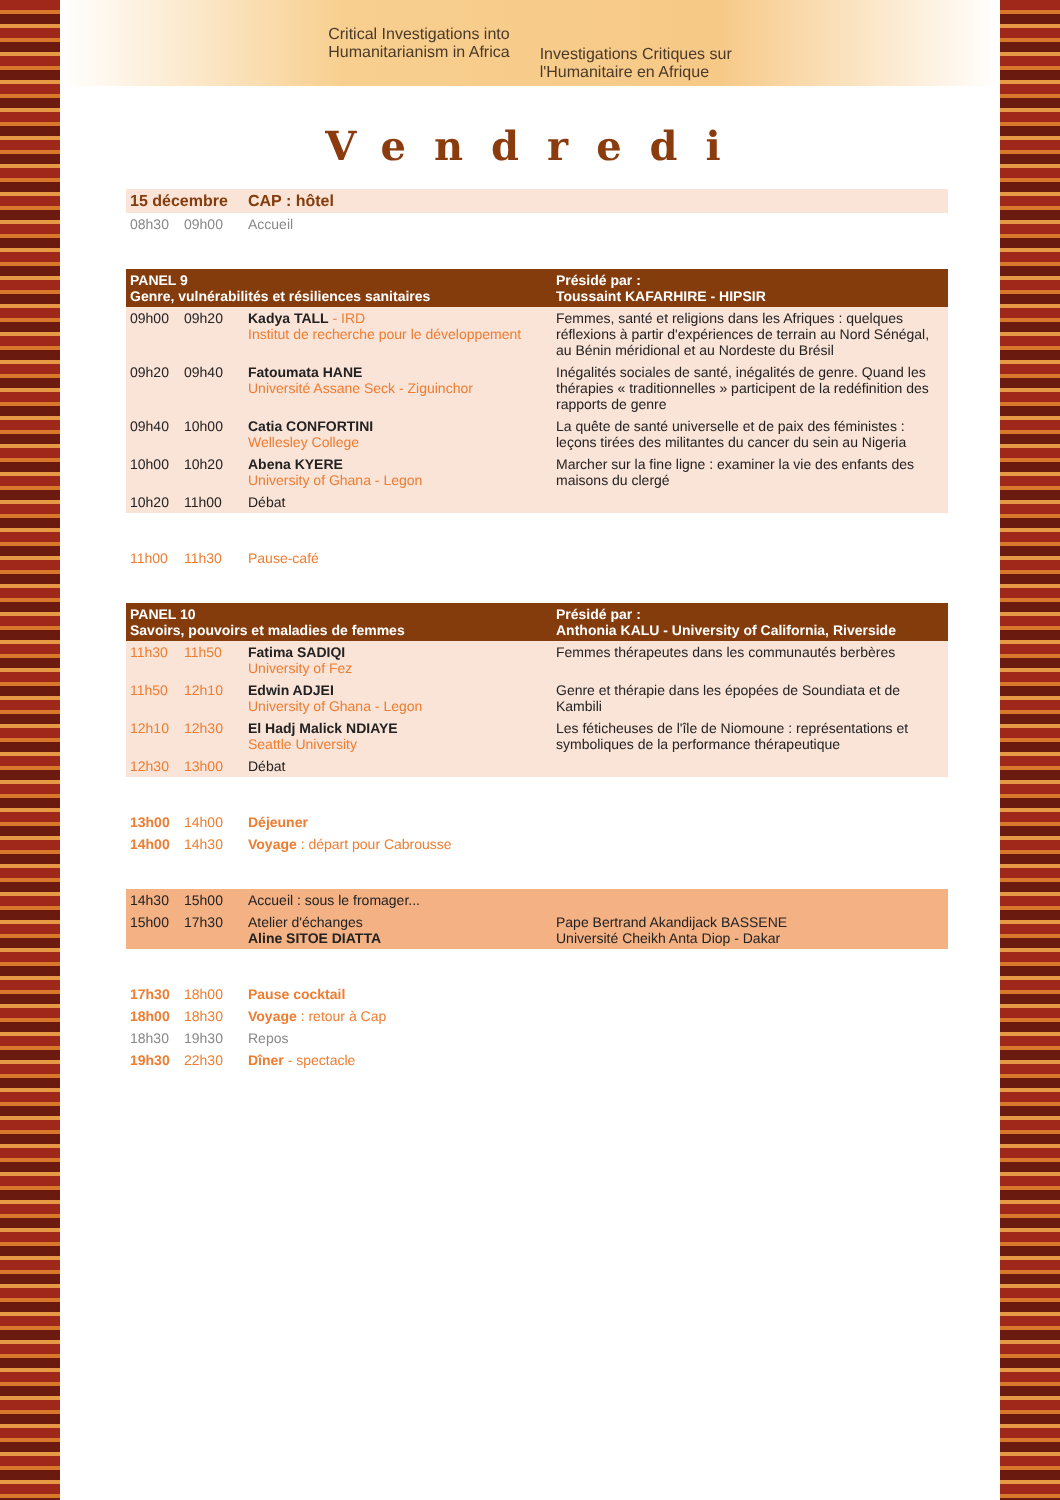Critical Investigations into
Humanitarianism in Africa
Investigations Critiques sur
l'Humanitaire en Afrique
Vendredi
| 15 décembre | | CAP : hôtel | |
| 08h30 | 09h00 | Accueil | |
| PANEL 9 Genre, vulnérabilités et résiliences sanitaires | | | Présidé par : Toussaint KAFARHIRE - HIPSIR |
| 09h00 | 09h20 | Kadya TALL - IRD Institut de recherche pour le développement | Femmes, santé et religions dans les Afriques : quelques réflexions à partir d'expériences de terrain au Nord Sénégal, au Bénin méridional et au Nordeste du Brésil |
| 09h20 | 09h40 | Fatoumata HANE Université Assane Seck - Ziguinchor | Inégalités sociales de santé, inégalités de genre. Quand les thérapies « traditionnelles » participent de la redéfinition des rapports de genre |
| 09h40 | 10h00 | Catia CONFORTINI Wellesley College | La quête de santé universelle et de paix des féministes : leçons tirées des militantes du cancer du sein au Nigeria |
| 10h00 | 10h20 | Abena KYERE University of Ghana - Legon | Marcher sur la fine ligne : examiner la vie des enfants des maisons du clergé |
| 10h20 | 11h00 | Débat | |
| 11h00 | 11h30 | Pause-café | |
| PANEL 10 Savoirs, pouvoirs et maladies de femmes | | | Présidé par : Anthonia KALU - University of California, Riverside |
| 11h30 | 11h50 | Fatima SADIQI University of Fez | Femmes thérapeutes dans les communautés berbères |
| 11h50 | 12h10 | Edwin ADJEI University of Ghana - Legon | Genre et thérapie dans les épopées de Soundiata et de Kambili |
| 12h10 | 12h30 | El Hadj Malick NDIAYE Seattle University | Les féticheuses de l'île de Niomoune : représentations et symboliques de la performance thérapeutique |
| 12h30 | 13h00 | Débat | |
| 13h00 | 14h00 | Déjeuner | |
| 14h00 | 14h30 | Voyage : départ pour Cabrousse | |
| 14h30 | 15h00 | Accueil : sous le fromager... | |
| 15h00 | 17h30 | Atelier d'échanges Aline SITOE DIATTA | Pape Bertrand Akandijack BASSENE Université Cheikh Anta Diop - Dakar |
| 17h30 | 18h00 | Pause cocktail | |
| 18h00 | 18h30 | Voyage : retour à Cap | |
| 18h30 | 19h30 | Repos | |
| 19h30 | 22h30 | Dîner - spectacle | |